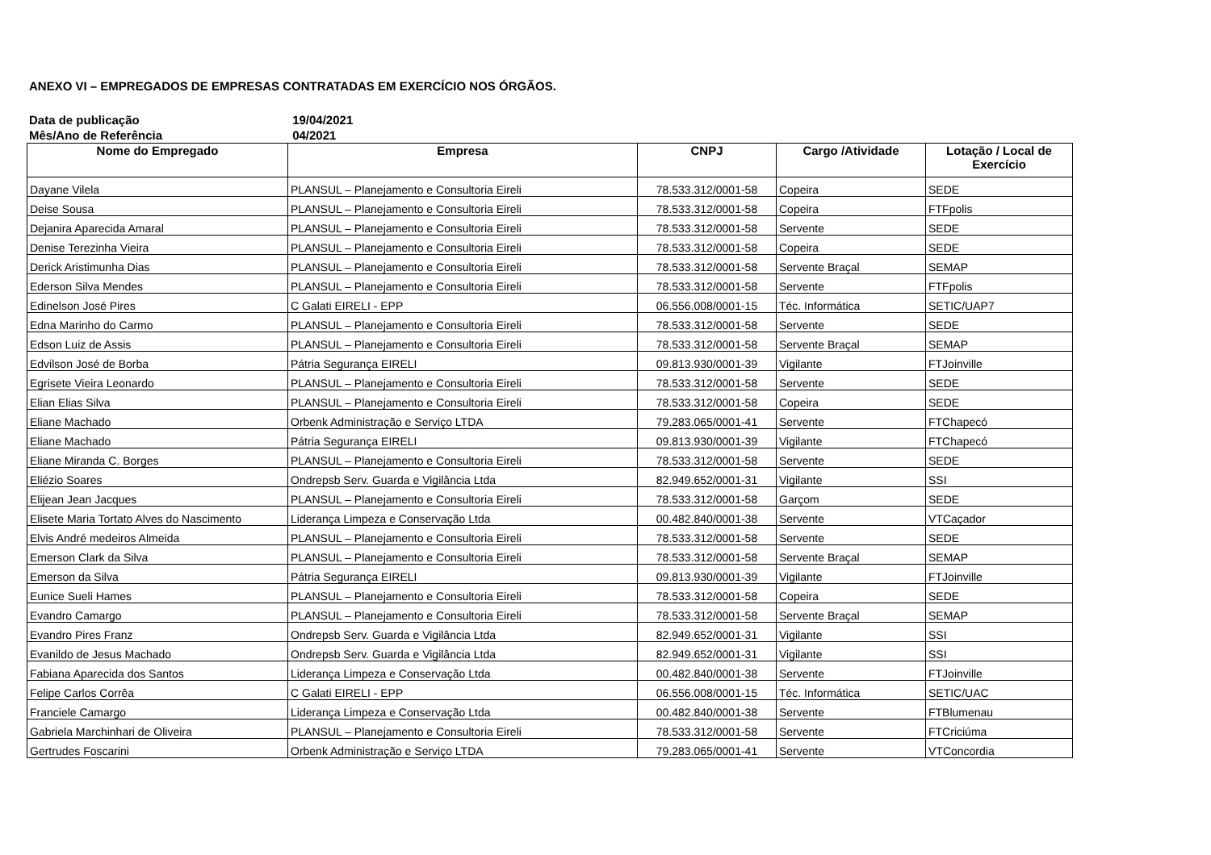ANEXO VI – EMPREGADOS DE EMPRESAS CONTRATADAS EM EXERCÍCIO NOS ÓRGÃOS.
Data de publicação 19/04/2021
Mês/Ano de Referência 04/2021
| Nome do Empregado | Empresa | CNPJ | Cargo /Atividade | Lotação / Local de Exercício |
| --- | --- | --- | --- | --- |
| Dayane Vilela | PLANSUL – Planejamento e Consultoria Eireli | 78.533.312/0001-58 | Copeira | SEDE |
| Deise Sousa | PLANSUL – Planejamento e Consultoria Eireli | 78.533.312/0001-58 | Copeira | FTFpolis |
| Dejanira Aparecida Amaral | PLANSUL – Planejamento e Consultoria Eireli | 78.533.312/0001-58 | Servente | SEDE |
| Denise Terezinha Vieira | PLANSUL – Planejamento e Consultoria Eireli | 78.533.312/0001-58 | Copeira | SEDE |
| Derick Aristimunha Dias | PLANSUL – Planejamento e Consultoria Eireli | 78.533.312/0001-58 | Servente Braçal | SEMAP |
| Ederson Silva Mendes | PLANSUL – Planejamento e Consultoria Eireli | 78.533.312/0001-58 | Servente | FTFpolis |
| Edinelson José Pires | C Galati EIRELI - EPP | 06.556.008/0001-15 | Téc. Informática | SETIC/UAP7 |
| Edna Marinho do Carmo | PLANSUL – Planejamento e Consultoria Eireli | 78.533.312/0001-58 | Servente | SEDE |
| Edson Luiz de Assis | PLANSUL – Planejamento e Consultoria Eireli | 78.533.312/0001-58 | Servente Braçal | SEMAP |
| Edvilson José de Borba | Pátria Segurança EIRELI | 09.813.930/0001-39 | Vigilante | FTJoinville |
| Egrisete Vieira Leonardo | PLANSUL – Planejamento e Consultoria Eireli | 78.533.312/0001-58 | Servente | SEDE |
| Elian Elias Silva | PLANSUL – Planejamento e Consultoria Eireli | 78.533.312/0001-58 | Copeira | SEDE |
| Eliane Machado | Orbenk Administração e Serviço LTDA | 79.283.065/0001-41 | Servente | FTChapecó |
| Eliane Machado | Pátria Segurança EIRELI | 09.813.930/0001-39 | Vigilante | FTChapecó |
| Eliane Miranda C. Borges | PLANSUL – Planejamento e Consultoria Eireli | 78.533.312/0001-58 | Servente | SEDE |
| Eliézio Soares | Ondrepsb Serv. Guarda e Vigilância Ltda | 82.949.652/0001-31 | Vigilante | SSI |
| Elijean Jean Jacques | PLANSUL – Planejamento e Consultoria Eireli | 78.533.312/0001-58 | Garçom | SEDE |
| Elisete Maria Tortato Alves do Nascimento | Liderança Limpeza e Conservação Ltda | 00.482.840/0001-38 | Servente | VTCaçador |
| Elvis André medeiros Almeida | PLANSUL – Planejamento e Consultoria Eireli | 78.533.312/0001-58 | Servente | SEDE |
| Emerson Clark da Silva | PLANSUL – Planejamento e Consultoria Eireli | 78.533.312/0001-58 | Servente Braçal | SEMAP |
| Emerson da Silva | Pátria Segurança EIRELI | 09.813.930/0001-39 | Vigilante | FTJoinville |
| Eunice Sueli Hames | PLANSUL – Planejamento e Consultoria Eireli | 78.533.312/0001-58 | Copeira | SEDE |
| Evandro Camargo | PLANSUL – Planejamento e Consultoria Eireli | 78.533.312/0001-58 | Servente Braçal | SEMAP |
| Evandro Pires Franz | Ondrepsb Serv. Guarda e Vigilância Ltda | 82.949.652/0001-31 | Vigilante | SSI |
| Evanildo de Jesus Machado | Ondrepsb Serv. Guarda e Vigilância Ltda | 82.949.652/0001-31 | Vigilante | SSI |
| Fabiana Aparecida dos Santos | Liderança Limpeza e Conservação Ltda | 00.482.840/0001-38 | Servente | FTJoinville |
| Felipe Carlos Corrêa | C Galati EIRELI - EPP | 06.556.008/0001-15 | Téc. Informática | SETIC/UAC |
| Franciele Camargo | Liderança Limpeza e Conservação Ltda | 00.482.840/0001-38 | Servente | FTBlumenau |
| Gabriela Marchinhari de Oliveira | PLANSUL – Planejamento e Consultoria Eireli | 78.533.312/0001-58 | Servente | FTCriciúma |
| Gertrudes Foscarini | Orbenk Administração e Serviço LTDA | 79.283.065/0001-41 | Servente | VTConcordia |